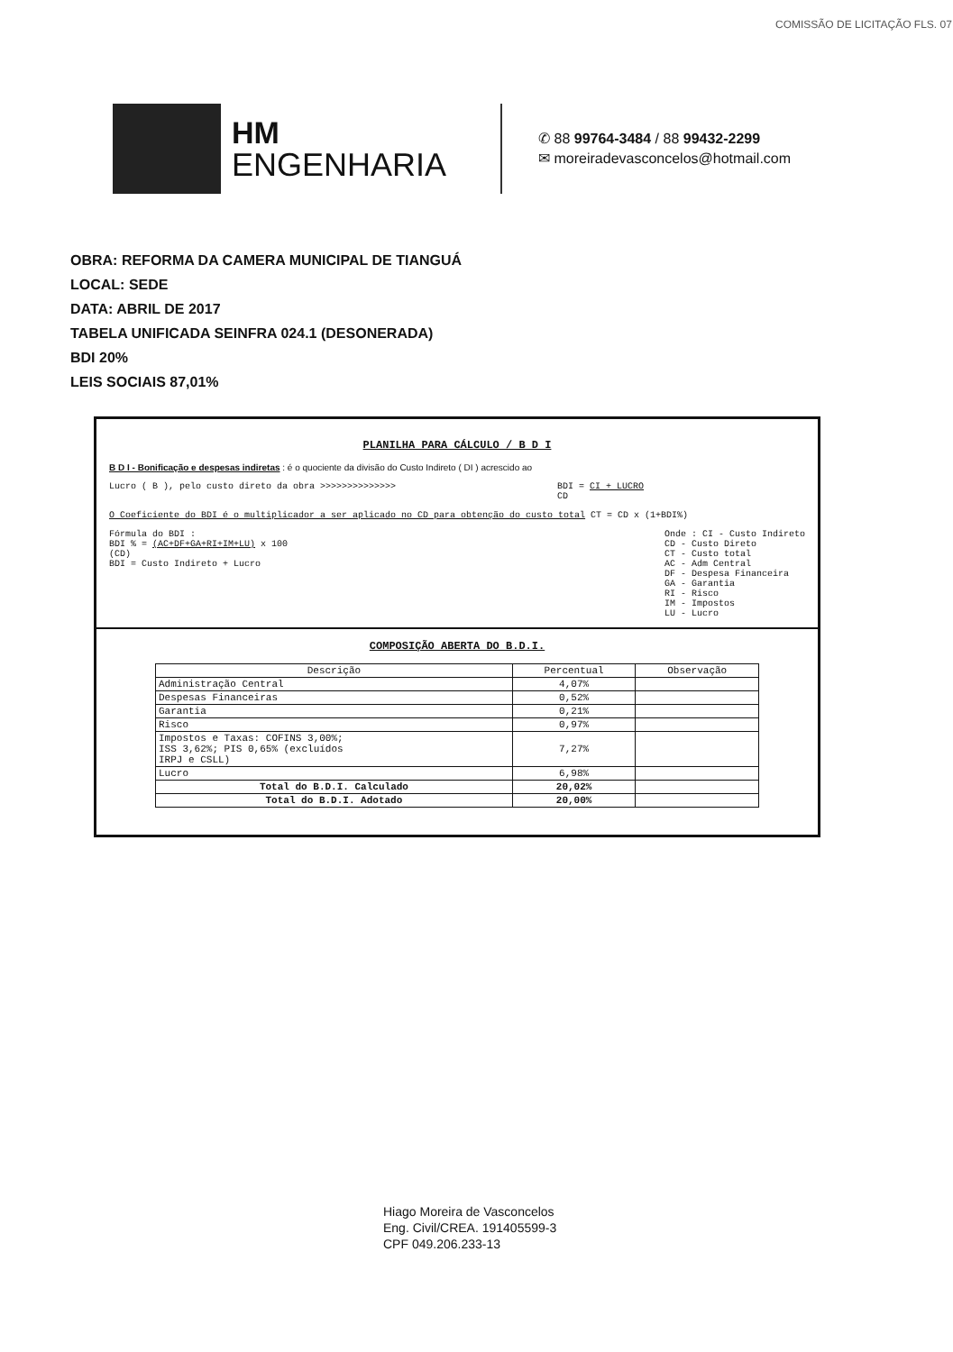COMISSÃO DE LICITAÇÃO FLS. 07
HM
ENGENHARIA
✆ 88 99764-3484 / 88 99432-2299
✉ moreiradevasconcelos@hotmail.com
OBRA: REFORMA DA CAMERA MUNICIPAL DE TIANGUÁ
LOCAL: SEDE
DATA: ABRIL DE 2017
TABELA UNIFICADA SEINFRA 024.1 (DESONERADA)
BDI 20%
LEIS SOCIAIS 87,01%
PLANILHA PARA CÁLCULO / B D I
B D I - Bonificação e despesas indiretas : é o quociente da divisão do Custo Indireto ( DI ) acrescido ao
Lucro ( B ), pelo custo direto da obra >>>>>>>>>>>>>> BDI = CI + LUCRO
CD
O Coeficiente do BDI é o multiplicador a ser aplicado no CD para obtenção do custo total CT = CD x (1+BDI%)
Fórmula do BDI :
BDI % = (AC+DF+GA+RI+IM+LU) x 100
(CD)
BDI = Custo Indireto + Lucro
Onde : CI - Custo Indireto
CD - Custo Direto
CT - Custo total
AC - Adm Central
DF - Despesa Financeira
GA - Garantia
RI - Risco
IM - Impostos
LU - Lucro
COMPOSIÇÃO ABERTA DO B.D.I.
| Descrição | Percentual | Observação |
| --- | --- | --- |
| Administração Central | 4,07% | |
| Despesas Financeiras | 0,52% | |
| Garantia | 0,21% | |
| Risco | 0,97% | |
| Impostos e Taxas: COFINS 3,00%; ISS 3,62%; PIS 0,65% (excluídos IRPJ e CSLL) | 7,27% | |
| Lucro | 6,98% | |
| Total do B.D.I. Calculado | 20,02% | |
| Total do B.D.I. Adotado | 20,00% | |
Hiago Moreira de Vasconcelos
Eng. Civil/CREA. 191405599-3
CPF 049.206.233-13